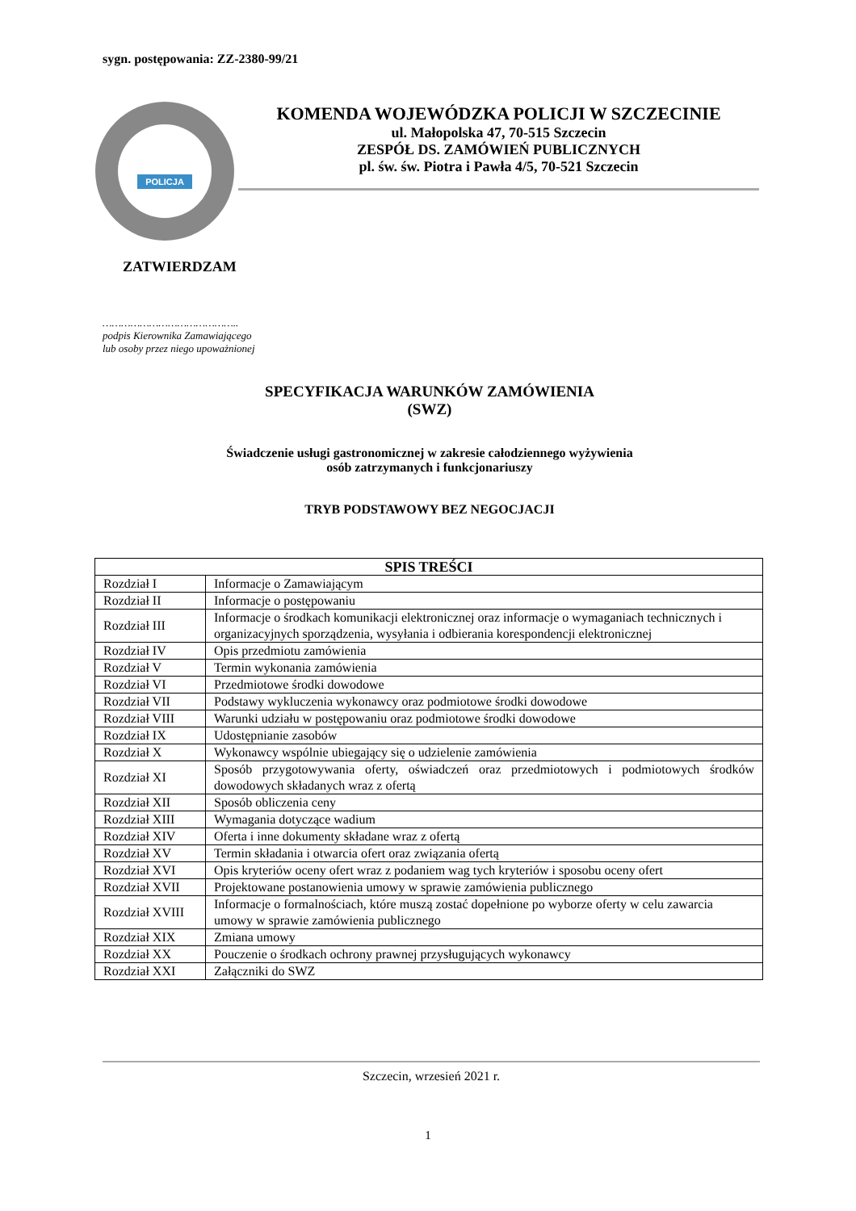sygn. postępowania: ZZ-2380-99/21
POLICJA
KOMENDA WOJEWÓDZKA POLICJI W SZCZECINIE
ul. Małopolska 47, 70-515 Szczecin
ZESPÓŁ DS. ZAMÓWIEŃ PUBLICZNYCH
pl. św. św. Piotra i Pawła 4/5, 70-521 Szczecin
ZATWIERDZAM
……………………………………..
podpis Kierownika Zamawiającego
lub osoby przez niego upoważnionej
SPECYFIKACJA WARUNKÓW ZAMÓWIENIA
(SWZ)
Świadczenie usługi gastronomicznej w zakresie całodziennego wyżywienia
osób zatrzymanych i funkcjonariuszy
TRYB PODSTAWOWY BEZ NEGOCJACJI
| SPIS TREŚCI | |
| --- | --- |
| Rozdział I | Informacje o Zamawiającym |
| Rozdział II | Informacje o postępowaniu |
| Rozdział III | Informacje o środkach komunikacji elektronicznej oraz informacje o wymaganiach technicznych i organizacyjnych sporządzenia, wysyłania i odbierania korespondencji elektronicznej |
| Rozdział IV | Opis przedmiotu zamówienia |
| Rozdział V | Termin wykonania zamówienia |
| Rozdział VI | Przedmiotowe środki dowodowe |
| Rozdział VII | Podstawy wykluczenia wykonawcy oraz podmiotowe środki dowodowe |
| Rozdział VIII | Warunki udziału w postępowaniu oraz podmiotowe środki dowodowe |
| Rozdział IX | Udostępnianie zasobów |
| Rozdział X | Wykonawcy wspólnie ubiegający się o udzielenie zamówienia |
| Rozdział XI | Sposób przygotowywania oferty, oświadczeń oraz przedmiotowych i podmiotowych środków dowodowych składanych wraz z ofertą |
| Rozdział XII | Sposób obliczenia ceny |
| Rozdział XIII | Wymagania dotyczące wadium |
| Rozdział XIV | Oferta i inne dokumenty składane wraz z ofertą |
| Rozdział XV | Termin składania i otwarcia ofert oraz związania ofertą |
| Rozdział XVI | Opis kryteriów oceny ofert wraz z podaniem wag tych kryteriów i sposobu oceny ofert |
| Rozdział XVII | Projektowane postanowienia umowy w sprawie zamówienia publicznego |
| Rozdział XVIII | Informacje o formalnościach, które muszą zostać dopełnione po wyborze oferty w celu zawarcia umowy w sprawie zamówienia publicznego |
| Rozdział XIX | Zmiana umowy |
| Rozdział XX | Pouczenie o środkach ochrony prawnej przysługujących wykonawcy |
| Rozdział XXI | Załączniki do SWZ |
Szczecin, wrzesień 2021 r.
1